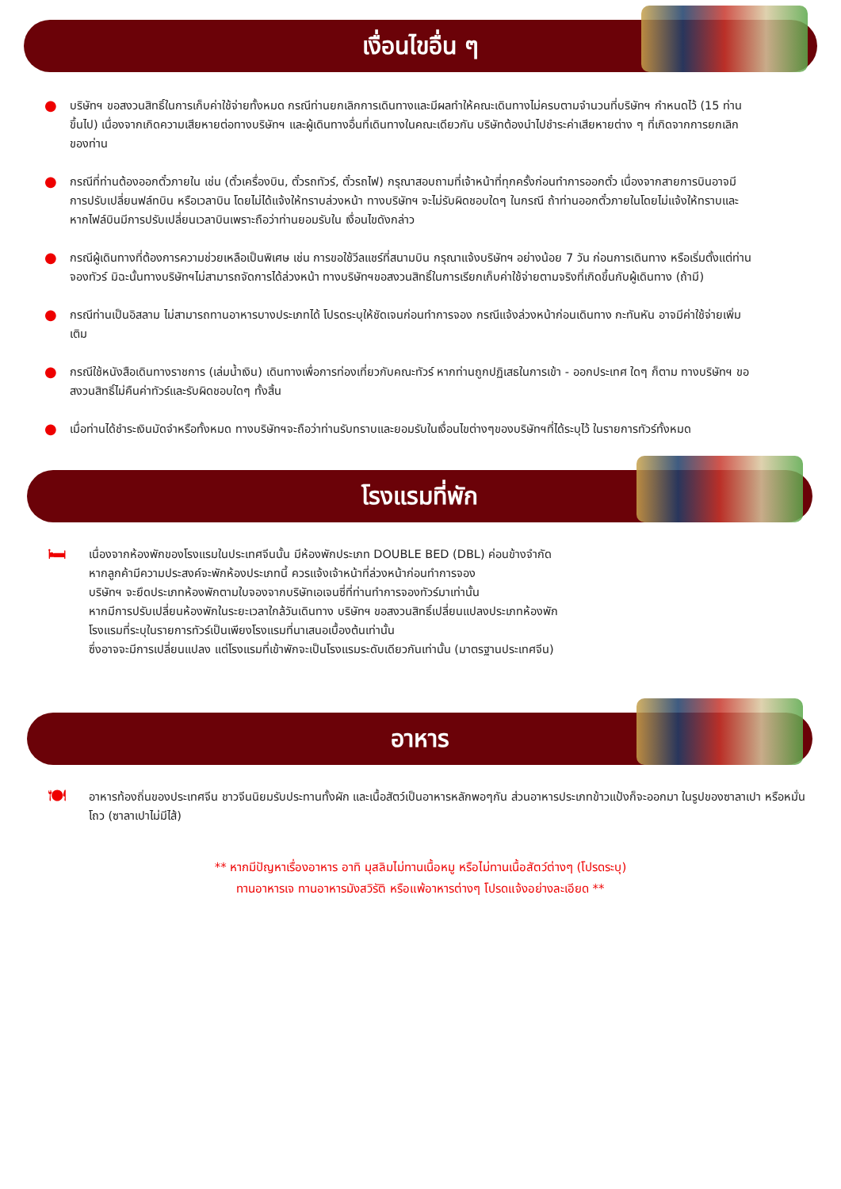เงื่อนไขอื่น ๆ
● บริษัทฯ ขอสงวนสิทธิ์ในการเก็บค่าใช้จ่ายทั้งหมด กรณีท่านยกเลิกการเดินทางและมีผลทำให้คณะเดินทางไม่ครบตามจำนวนที่บริษัทฯ กำหนดไว้ (15 ท่านขึ้นไป) เนื่องจากเกิดความเสียหายต่อทางบริษัทฯ และผู้เดินทางอื่นที่เดินทางในคณะเดียวกัน บริษัทต้องนำไปชำระค่าเสียหายต่าง ๆ ที่เกิดจากการยกเลิกของท่าน
● กรณีที่ท่านต้องออกตั๋วภายใน เช่น (ตั๋วเครื่องบิน, ตั๋วรถทัวร์, ตั๋วรถไฟ) กรุณาสอบถามที่เจ้าหน้าที่ทุกครั้งก่อนทำการออกตั๋ว เนื่องจากสายการบินอาจมีการปรับเปลี่ยนฟล์ทบิน หรือเวลาบิน โดยไม่ได้แจ้งให้ทราบล่วงหน้า ทางบริษัทฯ จะไม่รับผิดชอบใดๆ ในกรณี ถ้าท่านออกตั๋วภายในโดยไม่แจ้งให้ทราบและหากไฟล์บินมีการปรับเปลี่ยนเวลาบินเพราะถือว่าท่านยอมรับใน เงื่อนไขดังกล่าว
● กรณีผู้เดินทางที่ต้องการความช่วยเหลือเป็นพิเศษ เช่น การขอใช้วีลแชร์ที่สนามบิน กรุณาแจ้งบริษัทฯ อย่างน้อย 7 วัน ก่อนการเดินทาง หรือเริ่มตั้งแต่ท่านจองทัวร์ มิฉะนั้นทางบริษัทฯไม่สามารถจัดการได้ล่วงหน้า ทางบริษัทฯขอสงวนสิทธิ์ในการเรียกเก็บค่าใช้จ่ายตามจริงที่เกิดขึ้นกับผู้เดินทาง (ถ้ามี)
● กรณีท่านเป็นอิสลาม ไม่สามารถทานอาหารบางประเภทได้ โปรดระบุให้ชัดเจนก่อนทำการจอง กรณีแจ้งล่วงหน้าก่อนเดินทาง กะทันหัน อาจมีค่าใช้จ่ายเพิ่มเติม
● กรณีใช้หนังสือเดินทางราชการ (เล่มน้ำเงิน) เดินทางเพื่อการท่องเที่ยวกับคณะทัวร์ หากท่านถูกปฏิเสธในการเข้า - ออกประเทศ ใดๆ ก็ตาม ทางบริษัทฯ ขอสงวนสิทธิ์ไม่คืนค่าทัวร์และรับผิดชอบใดๆ ทั้งสิ้น
● เมื่อท่านได้ชำระเงินมัดจำหรือทั้งหมด ทางบริษัทฯจะถือว่าท่านรับทราบและยอมรับในเงื่อนไขต่างๆของบริษัทฯที่ได้ระบุไว้ ในรายการทัวร์ทั้งหมด
โรงแรมที่พัก
🛏
เนื่องจากห้องพักของโรงแรมในประเทศจีนนั้น มีห้องพักประเภท DOUBLE BED (DBL) ค่อนข้างจำกัด
หากลูกค้ามีความประสงค์จะพักห้องประเภทนี้ ควรแจ้งเจ้าหน้าที่ล่วงหน้าก่อนทำการจอง
บริษัทฯ จะยึดประเภทห้องพักตามใบจองจากบริษัทเอเจนซี่ที่ท่านทำการจองทัวร์มาเท่านั้น
หากมีการปรับเปลี่ยนห้องพักในระยะเวลาใกล้วันเดินทาง บริษัทฯ ขอสงวนสิทธิ์เปลี่ยนแปลงประเภทห้องพัก
โรงแรมที่ระบุในรายการทัวร์เป็นเพียงโรงแรมที่นาเสนอเบื้องต้นเท่านั้น
ซึ่งอาจจะมีการเปลี่ยนแปลง แต่โรงแรมที่เข้าพักจะเป็นโรงแรมระดับเดียวกันเท่านั้น (มาตรฐานประเทศจีน)
อาหาร
🍽
อาหารท้องถิ่นของประเทศจีน ชาวจีนนิยมรับประทานทั้งผัก และเนื้อสัตว์เป็นอาหารหลักพอๆกัน ส่วนอาหารประเภทข้าวแป้งก็จะออกมา ในรูปของซาลาเปา หรือหมั่นโถว (ซาลาเปาไม่มีไส้)
** หากมีปัญหาเรื่องอาหาร อาทิ มุสลิมไม่ทานเนื้อหมู หรือไม่ทานเนื้อสัตว์ต่างๆ (โปรดระบุ)
ทานอาหารเจ ทานอาหารมังสวิรัติ หรือแพ้อาหารต่างๆ โปรดแจ้งอย่างละเอียด **